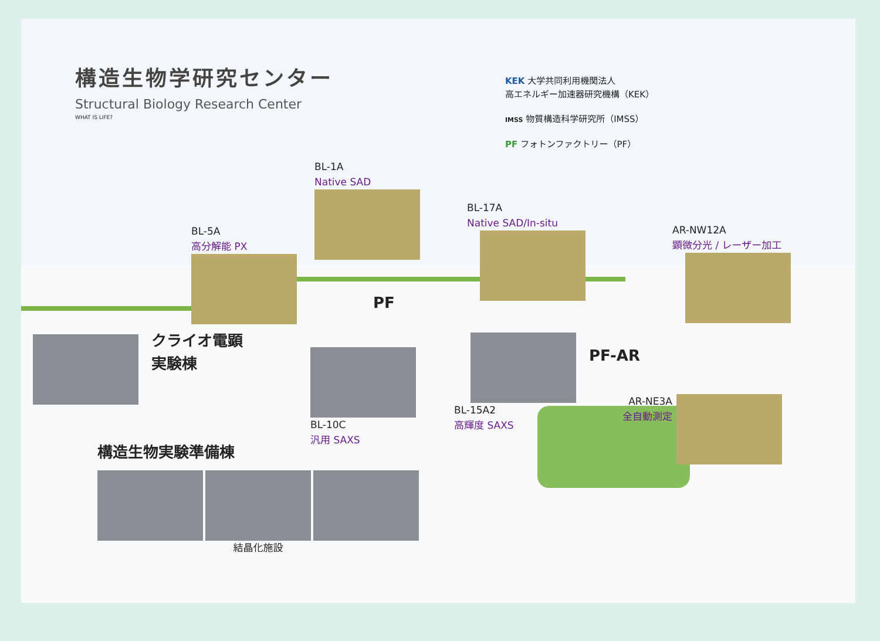構造生物学研究センター
Structural Biology Research Center
WHAT IS LIFE?
KEK 大学共同利用機関法人
高エネルギー加速器研究機構（KEK）
IMSS 物質構造科学研究所（IMSS）
PF フォトンファクトリー（PF）
BL-1A
Native SAD
BL-5A
高分解能 PX
BL-17A
Native SAD/In-situ
AR-NW12A
顕微分光 / レーザー加工
PF
クライオ電顕
実験棟
BL-10C
汎用 SAXS
BL-15A2
高輝度 SAXS
PF-AR
AR-NE3A
全自動測定
構造生物実験準備棟
結晶化施設